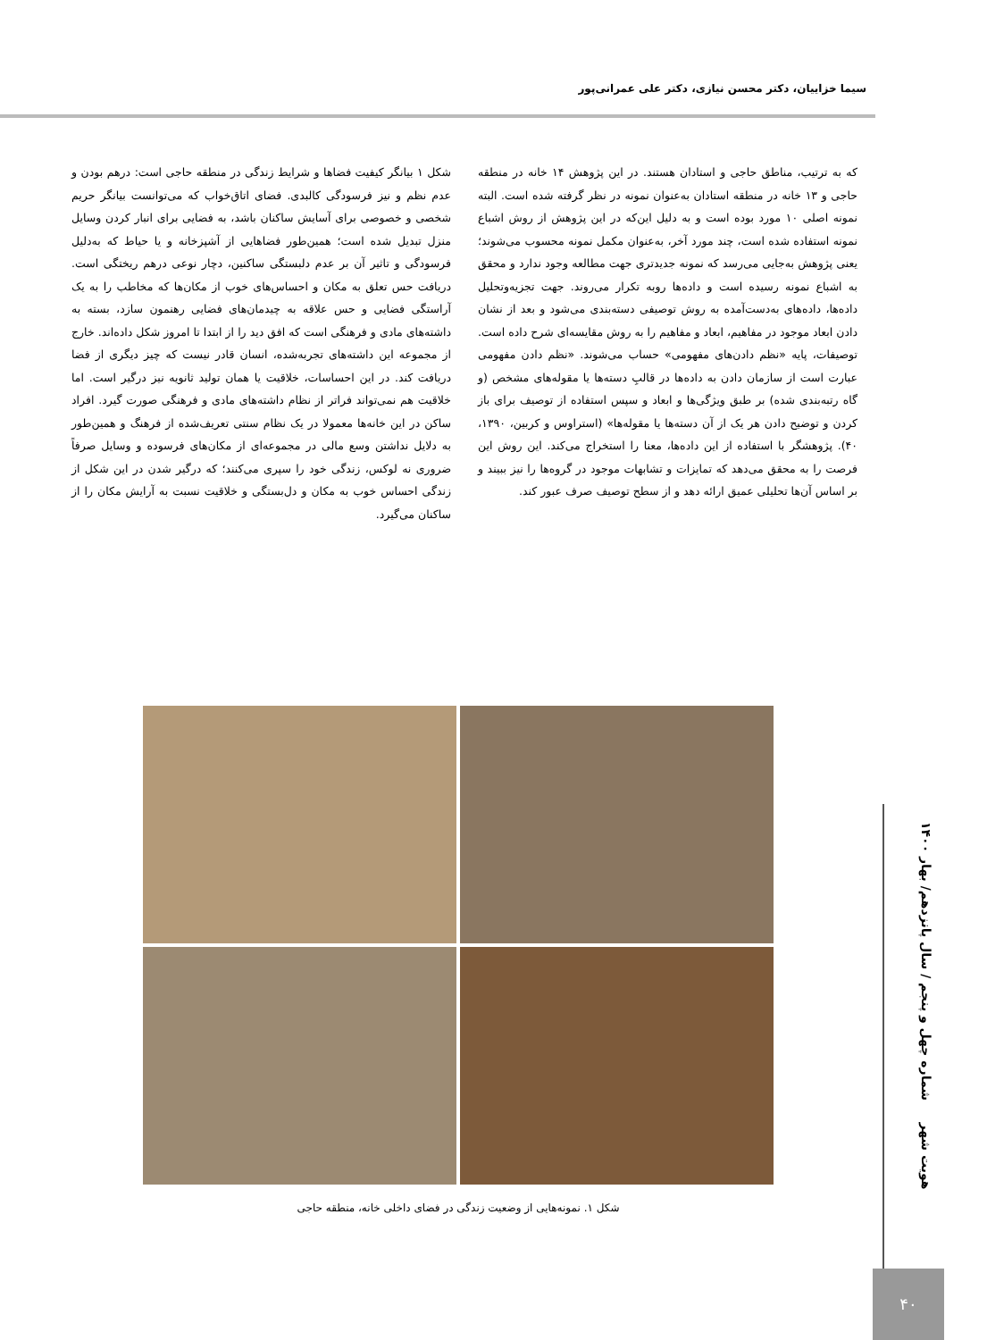سیما خزاییان، دکتر محسن نیازی، دکتر علی عمرانی‌پور
که به ترتیب، مناطق حاجی و استادان هستند. در این پژوهش ۱۴ خانه در منطقه حاجی و ۱۳ خانه در منطقه استادان به‌عنوان نمونه در نظر گرفته شده است. البته نمونه اصلی ۱۰ مورد بوده است و به دلیل این‌که در این پژوهش از روش اشباع نمونه استفاده شده است، چند مورد آخر، به‌عنوان مکمل نمونه محسوب می‌شوند؛ یعنی پژوهش به‌جایی می‌رسد که نمونه جدیدتری جهت مطالعه وجود ندارد و محقق به اشباع نمونه رسیده است و داده‌ها روبه تکرار می‌روند. جهت تجزیه‌وتحلیل داده‌ها، داده‌های به‌دست‌آمده به روش توصیفی دسته‌بندی می‌شود و بعد از نشان دادن ابعاد موجود در مفاهیم، ابعاد و مفاهیم را به روش مقایسه‌ای شرح داده است. توصیفات، پایه «نظم دادن‌های مفهومی» حساب می‌شوند. «نظم دادن مفهومی عبارت است از سازمان دادن به داده‌ها در قالبِ دسته‌ها یا مقوله‌های مشخص (و گاه رتبه‌بندی شده) بر طبق ویژگی‌ها و ابعاد و سپس استفاده از توصیف برای باز کردن و توضیح دادن هر یک از آن دسته‌ها یا مقوله‌ها» (استراوس و کربین، ۱۳۹۰، ۴۰). پژوهشگر با استفاده از این داده‌ها، معنا را استخراج می‌کند. این روش این فرصت را به محقق می‌دهد که تمایزات و تشابهات موجود در گروه‌ها را نیز ببیند و بر اساس آن‌ها تحلیلی عمیق ارائه دهد و از سطح توصیف صرف عبور کند.
شکل ۱ بیانگر کیفیت فضاها و شرایط زندگی در منطقه حاجی است: درهم بودن و عدم نظم و نیز فرسودگی کالبدی. فضای اتاق‌خواب که می‌توانست بیانگر حریم شخصی و خصوصی برای آسایش ساکنان باشد، به فضایی برای انبار کردن وسایل منزل تبدیل شده است؛ همین‌طور فضاهایی از آشپزخانه و یا حیاط که به‌دلیل فرسودگی و تاثیر آن بر عدم دلبستگی ساکنین، دچار نوعی درهم ریختگی است. دریافت حس تعلق به مکان و احساس‌های خوب از مکان‌ها که مخاطب را به یک آراستگی فضایی و حس علاقه به چیدمان‌های فضایی رهنمون سازد، بسته به داشته‌های مادی و فرهنگی است که افق دید را از ابتدا تا امروز شکل داده‌اند. خارج از مجموعه این داشته‌های تجربه‌شده، انسان قادر نیست که چیز دیگری از فضا دریافت کند. در این احساسات، خلاقیت یا همان تولید ثانویه نیز درگیر است. اما خلاقیت هم نمی‌تواند فراتر از نظام داشته‌های مادی و فرهنگی صورت گیرد. افراد ساکن در این خانه‌ها معمولا در یک نظام سنتی تعریف‌شده از فرهنگ و همین‌طور به دلایل نداشتن وسع مالی در مجموعه‌ای از مکان‌های فرسوده و وسایل صرفاً ضروری نه لوکس، زندگی خود را سپری می‌کنند؛ که درگیر شدن در این شکل از زندگی احساس خوب به مکان و دل‌بستگی و خلاقیت نسبت به آرایش مکان را از ساکنان می‌گیرد.
شکل ۱. نمونه‌هایی از وضعیت زندگی در فضای داخلی خانه، منطقه حاجی
هویت شهر شماره چهل و پنجم / سال پانزدهم/ بهار ۱۴۰۰
۴۰